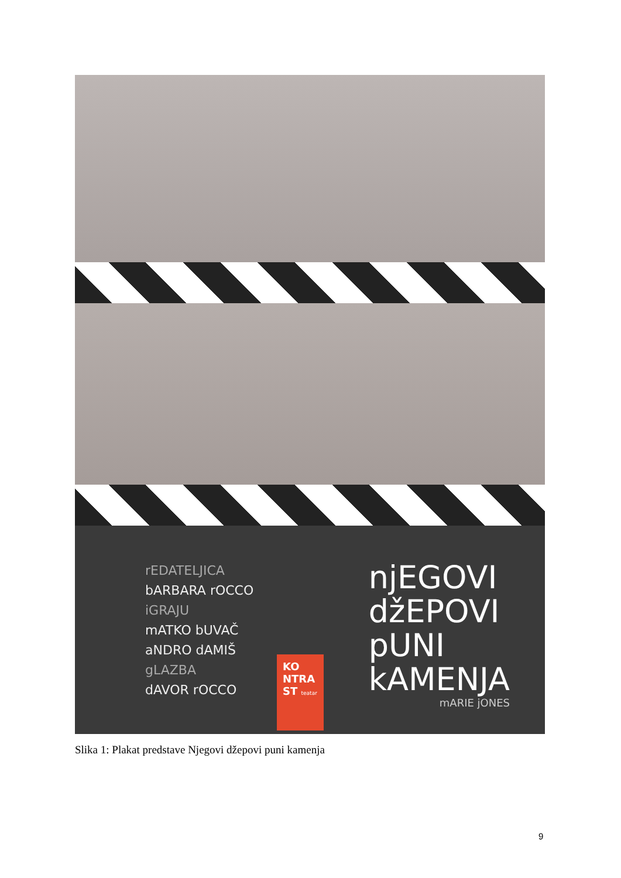rEDATELJICA
bARBARA rOCCO
iGRAJU
mATKO bUVAČ
aNDRO dAMIŠ
gLAZBA
dAVOR rOCCO
njEGOVI
džEPOVI
pUNI
kAMENJA
mARIE jONES
KO NTRA ST teatar
Slika 1: Plakat predstave Njegovi džepovi puni kamenja
9